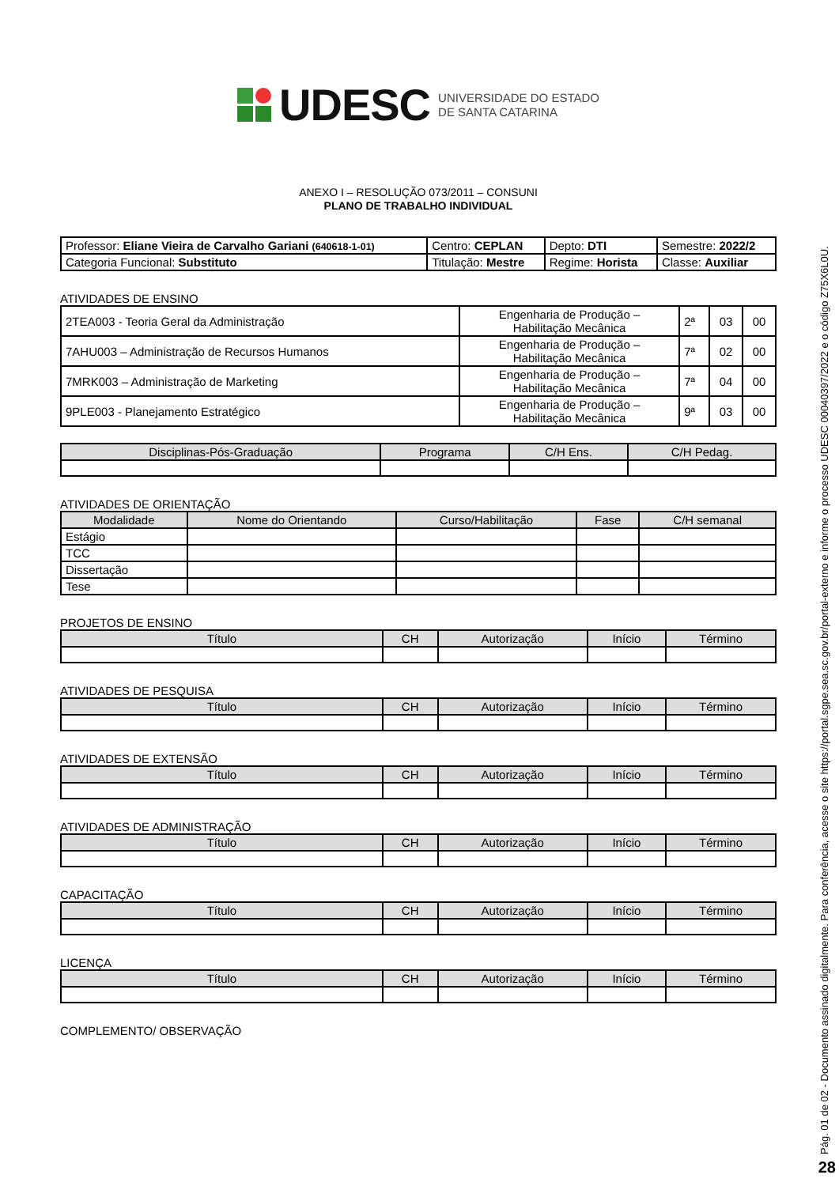UDESC UNIVERSIDADE DO ESTADO
DE SANTA CATARINA
ANEXO I – RESOLUÇÃO 073/2011 – CONSUNI
PLANO DE TRABALHO INDIVIDUAL
| Professor: Eliane Vieira de Carvalho Gariani (640618-1-01) | Centro: CEPLAN | Depto: DTI | Semestre: 2022/2 |
| Categoria Funcional: Substituto | Titulação: Mestre | Regime: Horista | Classe: Auxiliar |
ATIVIDADES DE ENSINO
| 2TEA003 - Teoria Geral da Administração | Engenharia de Produção – Habilitação Mecânica | 2ª | 03 | 00 |
| 7AHU003 – Administração de Recursos Humanos | Engenharia de Produção – Habilitação Mecânica | 7ª | 02 | 00 |
| 7MRK003 – Administração de Marketing | Engenharia de Produção – Habilitação Mecânica | 7ª | 04 | 00 |
| 9PLE003 - Planejamento Estratégico | Engenharia de Produção – Habilitação Mecânica | 9ª | 03 | 00 |
| Disciplinas-Pós-Graduação | Programa | C/H Ens. | C/H Pedag. |
| --- | --- | --- | --- |
ATIVIDADES DE ORIENTAÇÃO
| Modalidade | Nome do Orientando | Curso/Habilitação | Fase | C/H semanal |
| --- | --- | --- | --- | --- |
| Estágio | | | | |
| TCC | | | | |
| Dissertação | | | | |
| Tese | | | | |
PROJETOS DE ENSINO
| Título | CH | Autorização | Início | Término |
| --- | --- | --- | --- | --- |
ATIVIDADES DE PESQUISA
| Título | CH | Autorização | Início | Término |
| --- | --- | --- | --- | --- |
ATIVIDADES DE EXTENSÃO
| Título | CH | Autorização | Início | Término |
| --- | --- | --- | --- | --- |
ATIVIDADES DE ADMINISTRAÇÃO
| Título | CH | Autorização | Início | Término |
| --- | --- | --- | --- | --- |
CAPACITAÇÃO
| Título | CH | Autorização | Início | Término |
| --- | --- | --- | --- | --- |
LICENÇA
| Título | CH | Autorização | Início | Término |
| --- | --- | --- | --- | --- |
COMPLEMENTO/ OBSERVAÇÃO
Pág. 01 de 02 - Documento assinado digitalmente. Para conferência, acesse o site https://portal.sgpe.sea.sc.gov.br/portal-externo e informe o processo UDESC 00040397/2022 e o código Z75X6L0U.
28